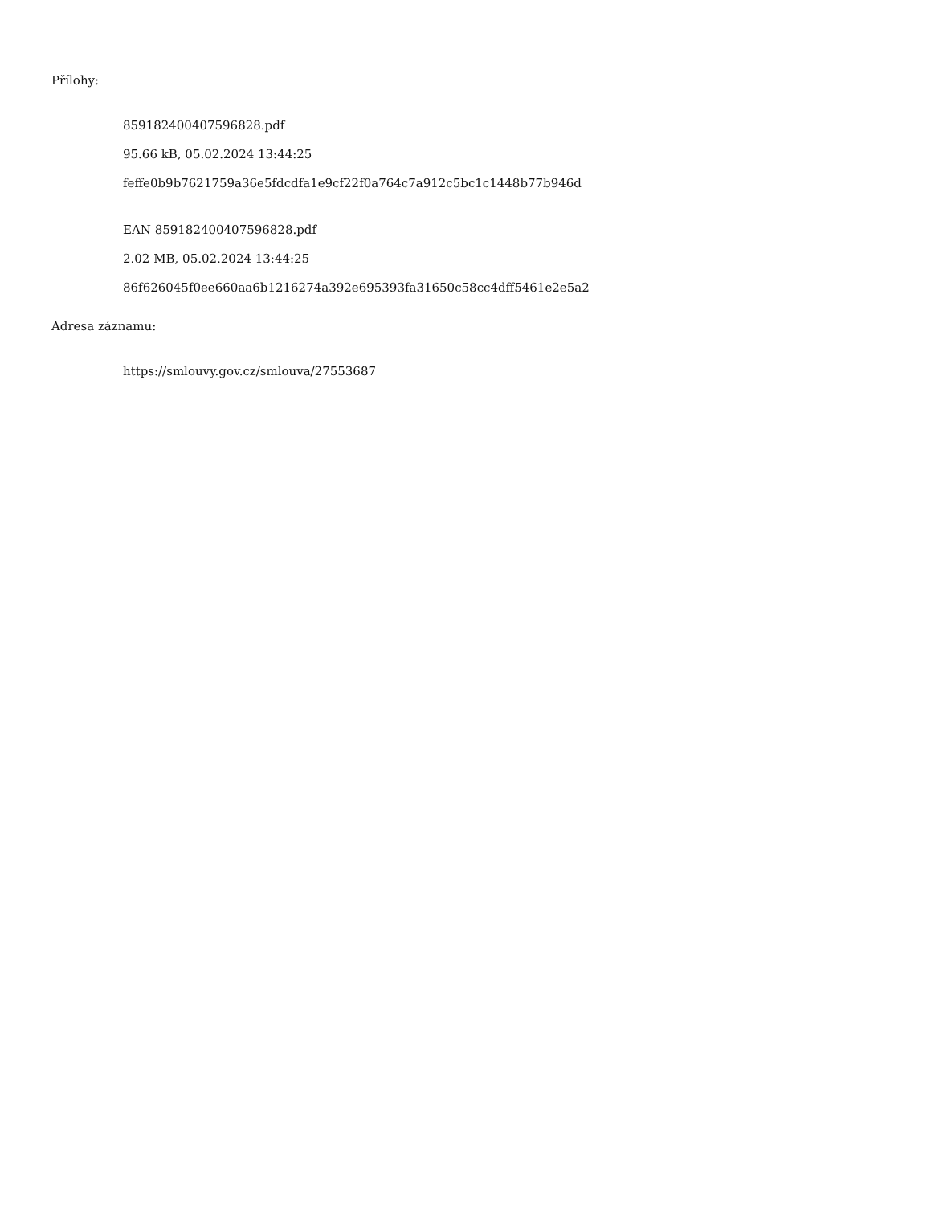Přílohy:
8591824004075968​28.pdf
95.66 kB, 05.02.2024 13:44:25
feffe0b9b7621759a36e5fdcdfa1e9cf22f0a764c7a912c5bc1c1448b77b946d
EAN 8591824004075968​28.pdf
2.02 MB, 05.02.2024 13:44:25
86f626045f0ee660aa6b1216274a392e695393fa31650c58cc4dff5461e2e5a2
Adresa záznamu:
https://smlouvy.gov.cz/smlouva/27553687